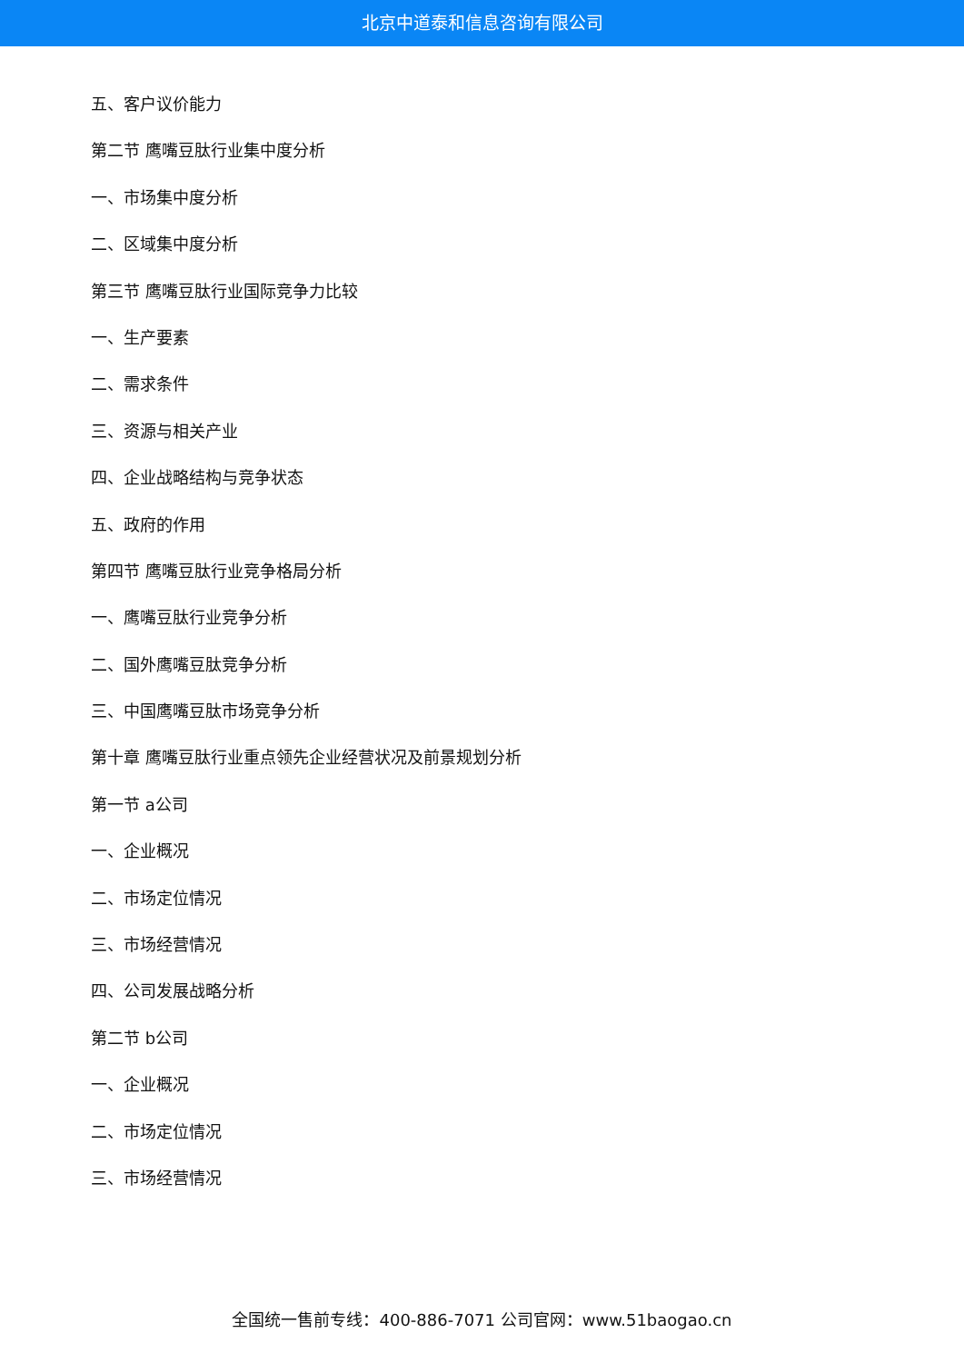北京中道泰和信息咨询有限公司
五、客户议价能力
第二节 鹰嘴豆肽行业集中度分析
一、市场集中度分析
二、区域集中度分析
第三节 鹰嘴豆肽行业国际竞争力比较
一、生产要素
二、需求条件
三、资源与相关产业
四、企业战略结构与竞争状态
五、政府的作用
第四节 鹰嘴豆肽行业竞争格局分析
一、鹰嘴豆肽行业竞争分析
二、国外鹰嘴豆肽竞争分析
三、中国鹰嘴豆肽市场竞争分析
第十章 鹰嘴豆肽行业重点领先企业经营状况及前景规划分析
第一节 a公司
一、企业概况
二、市场定位情况
三、市场经营情况
四、公司发展战略分析
第二节 b公司
一、企业概况
二、市场定位情况
三、市场经营情况
全国统一售前专线：400-886-7071 公司官网：www.51baogao.cn